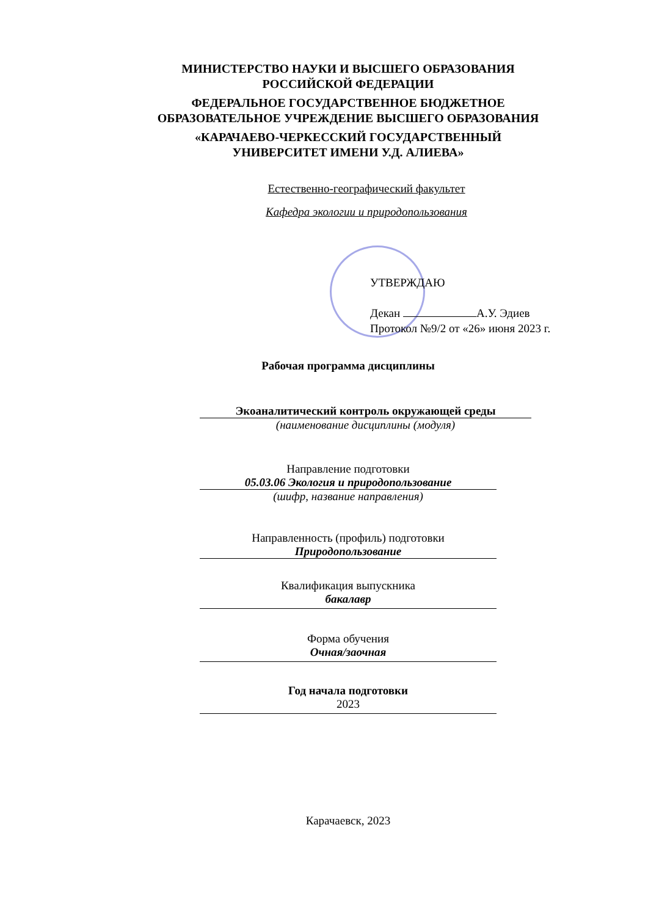МИНИСТЕРСТВО НАУКИ И ВЫСШЕГО ОБРАЗОВАНИЯ
РОССИЙСКОЙ ФЕДЕРАЦИИ
ФЕДЕРАЛЬНОЕ ГОСУДАРСТВЕННОЕ БЮДЖЕТНОЕ
ОБРАЗОВАТЕЛЬНОЕ УЧРЕЖДЕНИЕ ВЫСШЕГО ОБРАЗОВАНИЯ
«КАРАЧАЕВО-ЧЕРКЕССКИЙ ГОСУДАРСТВЕННЫЙ
УНИВЕРСИТЕТ ИМЕНИ У.Д. АЛИЕВА»
Естественно-географический факультет
Кафедра экологии и природопользования
УТВЕРЖДАЮ
Декан А.У. Эдиев
Протокол №9/2 от «26» июня 2023 г.
Рабочая программа дисциплины
Экоаналитический контроль окружающей среды
(наименование дисциплины (модуля)
Направление подготовки
05.03.06 Экология и природопользование
(шифр, название направления)
Направленность (профиль) подготовки
Природопользование
Квалификация выпускника
бакалавр
Форма обучения
Очная/заочная
Год начала подготовки
2023
Карачаевск, 2023